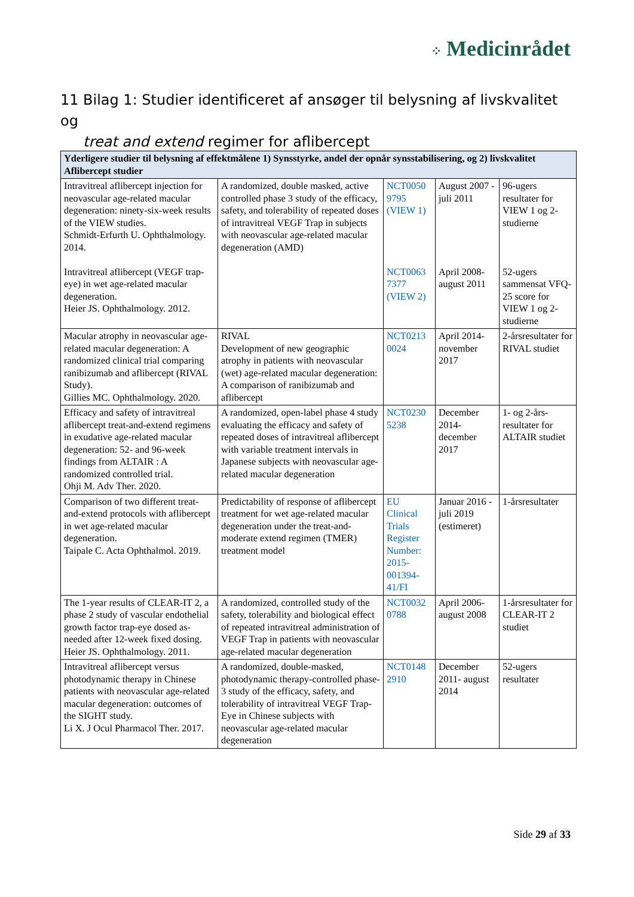⁘ Medicinrådet
11 Bilag 1: Studier identificeret af ansøger til belysning af livskvalitet og
treat and extend regimer for aflibercept
| Yderligere studier til belysning af effektmålene 1) Synsstyrke, andel der opnår synsstabilisering, og 2) livskvalitet Aflibercept studier | | | | |
| --- | --- | --- | --- | --- |
| Intravitreal aflibercept injection for neovascular age-related macular degeneration: ninety-six-week results of the VIEW studies. Schmidt-Erfurth U. Ophthalmology. 2014. Intravitreal aflibercept (VEGF trap-eye) in wet age-related macular degeneration. Heier JS. Ophthalmology. 2012. | A randomized, double masked, active controlled phase 3 study of the efficacy, safety, and tolerability of repeated doses of intravitreal VEGF Trap in subjects with neovascular age-related macular degeneration (AMD) | NCT0050 9795 (VIEW 1) NCT0063 7377 (VIEW 2) | August 2007 - juli 2011 April 2008- august 2011 | 96-ugers resultater for VIEW 1 og 2-studierne 52-ugers sammensat VFQ-25 score for VIEW 1 og 2-studierne |
| Macular atrophy in neovascular age-related macular degeneration: A randomized clinical trial comparing ranibizumab and aflibercept (RIVAL Study). Gillies MC. Ophthalmology. 2020. | RIVAL Development of new geographic atrophy in patients with neovascular (wet) age-related macular degeneration: A comparison of ranibizumab and aflibercept | NCT0213 0024 | April 2014- november 2017 | 2-årsresultater for RIVAL studiet |
| Efficacy and safety of intravitreal aflibercept treat-and-extend regimens in exudative age-related macular degeneration: 52- and 96-week findings from ALTAIR : A randomized controlled trial. Ohji M. Adv Ther. 2020. | A randomized, open-label phase 4 study evaluating the efficacy and safety of repeated doses of intravitreal aflibercept with variable treatment intervals in Japanese subjects with neovascular age-related macular degeneration | NCT0230 5238 | December 2014- december 2017 | 1- og 2-års-resultater for ALTAIR studiet |
| Comparison of two different treat-and-extend protocols with aflibercept in wet age-related macular degeneration. Taipale C. Acta Ophthalmol. 2019. | Predictability of response of aflibercept treatment for wet age-related macular degeneration under the treat-and-moderate extend regimen (TMER) treatment model | EU Clinical Trials Register Number: 2015-001394-41/FI | Januar 2016 -juli 2019 (estimeret) | 1-årsresultater |
| The 1-year results of CLEAR-IT 2, a phase 2 study of vascular endothelial growth factor trap-eye dosed as-needed after 12-week fixed dosing. Heier JS. Ophthalmology. 2011. | A randomized, controlled study of the safety, tolerability and biological effect of repeated intravitreal administration of VEGF Trap in patients with neovascular age-related macular degeneration | NCT0032 0788 | April 2006- august 2008 | 1-årsresultater for CLEAR-IT 2 studiet |
| Intravitreal aflibercept versus photodynamic therapy in Chinese patients with neovascular age-related macular degeneration: outcomes of the SIGHT study. Li X. J Ocul Pharmacol Ther. 2017. | A randomized, double-masked, photodynamic therapy-controlled phase-3 study of the efficacy, safety, and tolerability of intravitreal VEGF Trap-Eye in Chinese subjects with neovascular age-related macular degeneration | NCT0148 2910 | December 2011- august 2014 | 52-ugers resultater |
Side 29 af 33